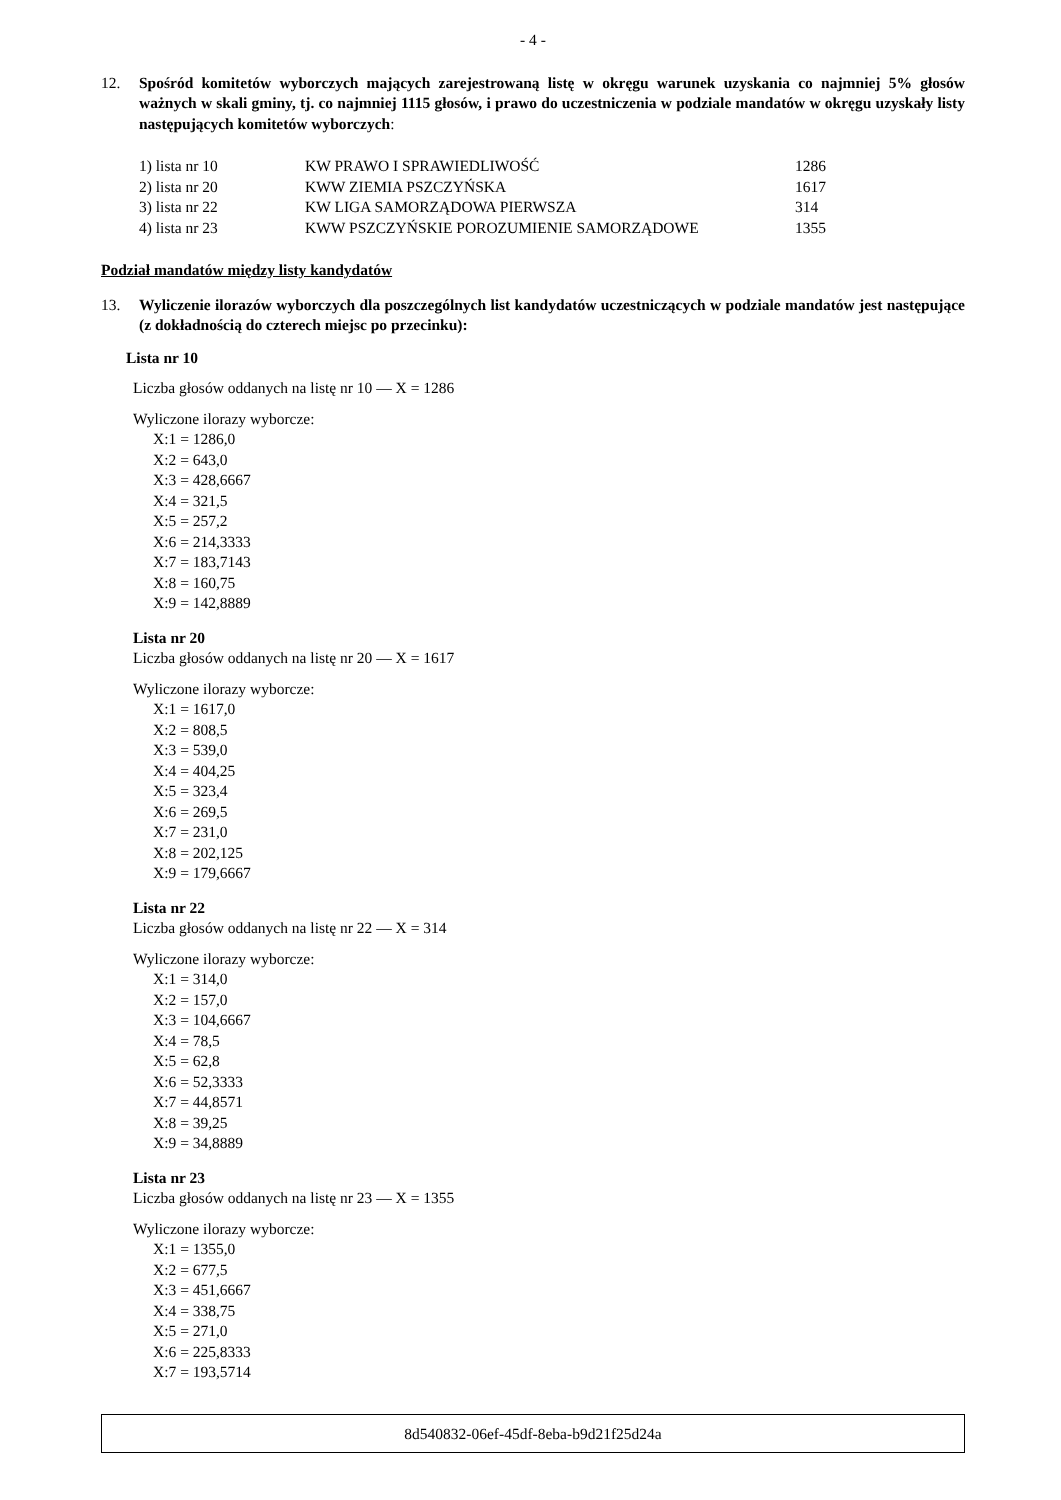- 4 -
12. Spośród komitetów wyborczych mających zarejestrowaną listę w okręgu warunek uzyskania co najmniej 5% głosów ważnych w skali gminy, tj. co najmniej 1115 głosów, i prawo do uczestniczenia w podziale mandatów w okręgu uzyskały listy następujących komitetów wyborczych:
| 1) lista nr 10 | KW PRAWO I SPRAWIEDLIWOŚĆ | 1286 |
| 2) lista nr 20 | KWW ZIEMIA PSZCZYŃSKA | 1617 |
| 3) lista nr 22 | KW LIGA SAMORZĄDOWA PIERWSZA | 314 |
| 4) lista nr 23 | KWW PSZCZYŃSKIE POROZUMIENIE SAMORZĄDOWE | 1355 |
Podział mandatów między listy kandydatów
13. Wyliczenie ilorazów wyborczych dla poszczególnych list kandydatów uczestniczących w podziale mandatów jest następujące (z dokładnością do czterech miejsc po przecinku):
Lista nr 10
Liczba głosów oddanych na listę nr 10 — X = 1286
Wyliczone ilorazy wyborcze:
X:1 = 1286,0
X:2 = 643,0
X:3 = 428,6667
X:4 = 321,5
X:5 = 257,2
X:6 = 214,3333
X:7 = 183,7143
X:8 = 160,75
X:9 = 142,8889
Lista nr 20
Liczba głosów oddanych na listę nr 20 — X = 1617
Wyliczone ilorazy wyborcze:
X:1 = 1617,0
X:2 = 808,5
X:3 = 539,0
X:4 = 404,25
X:5 = 323,4
X:6 = 269,5
X:7 = 231,0
X:8 = 202,125
X:9 = 179,6667
Lista nr 22
Liczba głosów oddanych na listę nr 22 — X = 314
Wyliczone ilorazy wyborcze:
X:1 = 314,0
X:2 = 157,0
X:3 = 104,6667
X:4 = 78,5
X:5 = 62,8
X:6 = 52,3333
X:7 = 44,8571
X:8 = 39,25
X:9 = 34,8889
Lista nr 23
Liczba głosów oddanych na listę nr 23 — X = 1355
Wyliczone ilorazy wyborcze:
X:1 = 1355,0
X:2 = 677,5
X:3 = 451,6667
X:4 = 338,75
X:5 = 271,0
X:6 = 225,8333
X:7 = 193,5714
8d540832-06ef-45df-8eba-b9d21f25d24a